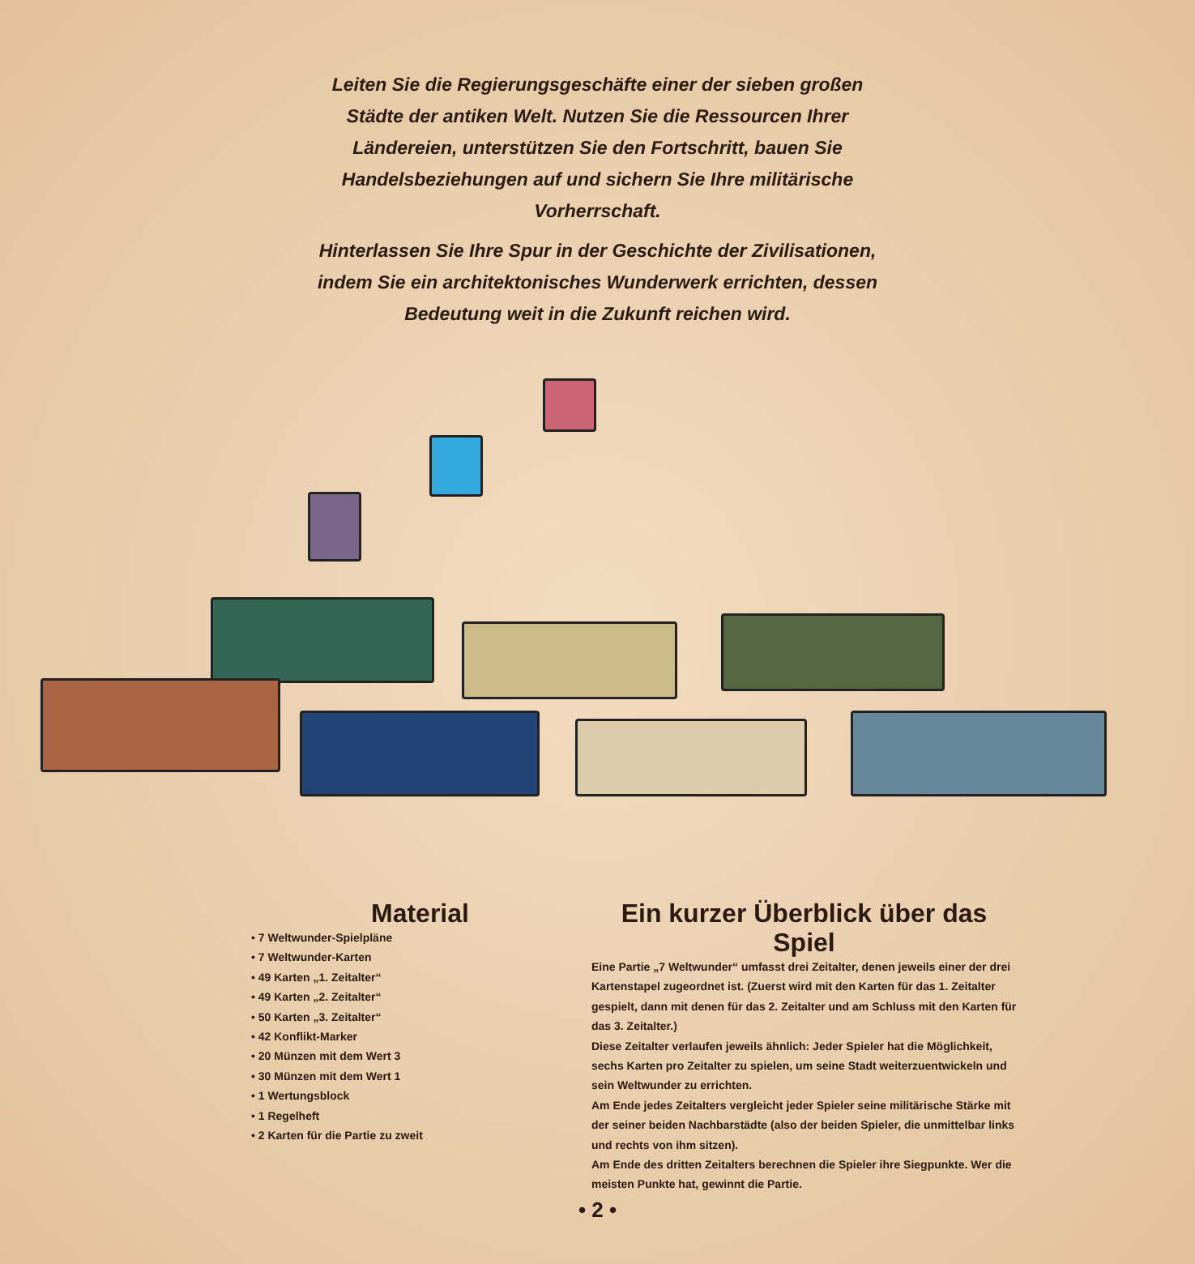Leiten Sie die Regierungsgeschäfte einer der sieben großen Städte der antiken Welt. Nutzen Sie die Ressourcen Ihrer Ländereien, unterstützen Sie den Fortschritt, bauen Sie Handelsbeziehungen auf und sichern Sie Ihre militärische Vorherrschaft.
Hinterlassen Sie Ihre Spur in der Geschichte der Zivilisationen, indem Sie ein architektonisches Wunderwerk errichten, dessen Bedeutung weit in die Zukunft reichen wird.
Material
• 7 Weltwunder-Spielpläne
• 7 Weltwunder-Karten
• 49 Karten „1. Zeitalter“
• 49 Karten „2. Zeitalter“
• 50 Karten „3. Zeitalter“
• 42 Konflikt-Marker
• 20 Münzen mit dem Wert 3
• 30 Münzen mit dem Wert 1
• 1 Wertungsblock
• 1 Regelheft
• 2 Karten für die Partie zu zweit
Ein kurzer Überblick über das Spiel
Eine Partie „7 Weltwunder“ umfasst drei Zeitalter, denen jeweils einer der drei Kartenstapel zugeordnet ist. (Zuerst wird mit den Karten für das 1. Zeitalter gespielt, dann mit denen für das 2. Zeitalter und am Schluss mit den Karten für das 3. Zeitalter.)
Diese Zeitalter verlaufen jeweils ähnlich: Jeder Spieler hat die Möglichkeit, sechs Karten pro Zeitalter zu spielen, um seine Stadt weiterzuentwickeln und sein Weltwunder zu errichten.
Am Ende jedes Zeitalters vergleicht jeder Spieler seine militärische Stärke mit der seiner beiden Nachbarstädte (also der beiden Spieler, die unmittelbar links und rechts von ihm sitzen).
Am Ende des dritten Zeitalters berechnen die Spieler ihre Siegpunkte. Wer die meisten Punkte hat, gewinnt die Partie.
• 2 •